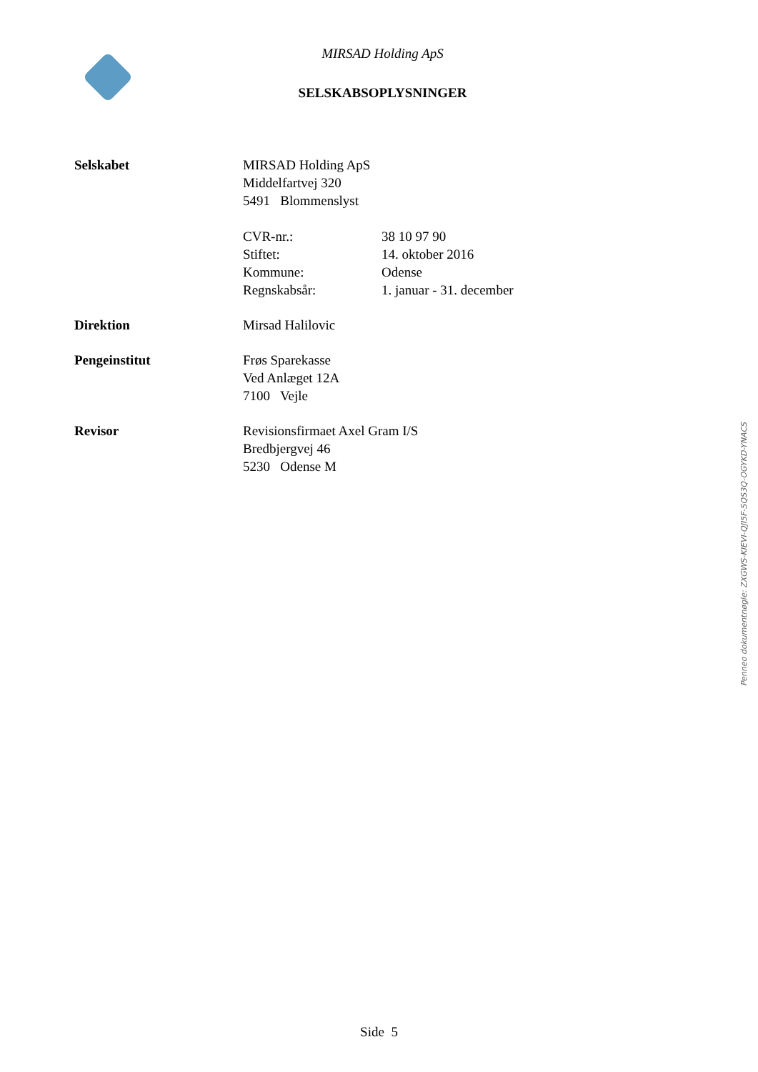MIRSAD Holding ApS
SELSKABSOPLYSNINGER
| Selskabet | MIRSAD Holding ApS Middelfartvej 320 5491 Blommenslyst / CVR-nr.: / 38 10 97 90 / / Stiftet: / 14. oktober 2016 / / Kommune: / Odense / / Regnskabsår: / 1. januar - 31. december / |
| Direktion | Mirsad Halilovic |
| Pengeinstitut | Frøs Sparekasse Ved Anlæget 12A 7100 Vejle |
| Revisor | Revisionsfirmaet Axel Gram I/S Bredbjergvej 46 5230 Odense M |
Penneo dokumentnøgle: ZXGWS-KIEVI-QJI5F-SQS3Q-OGYKD-YNACS
Side 5